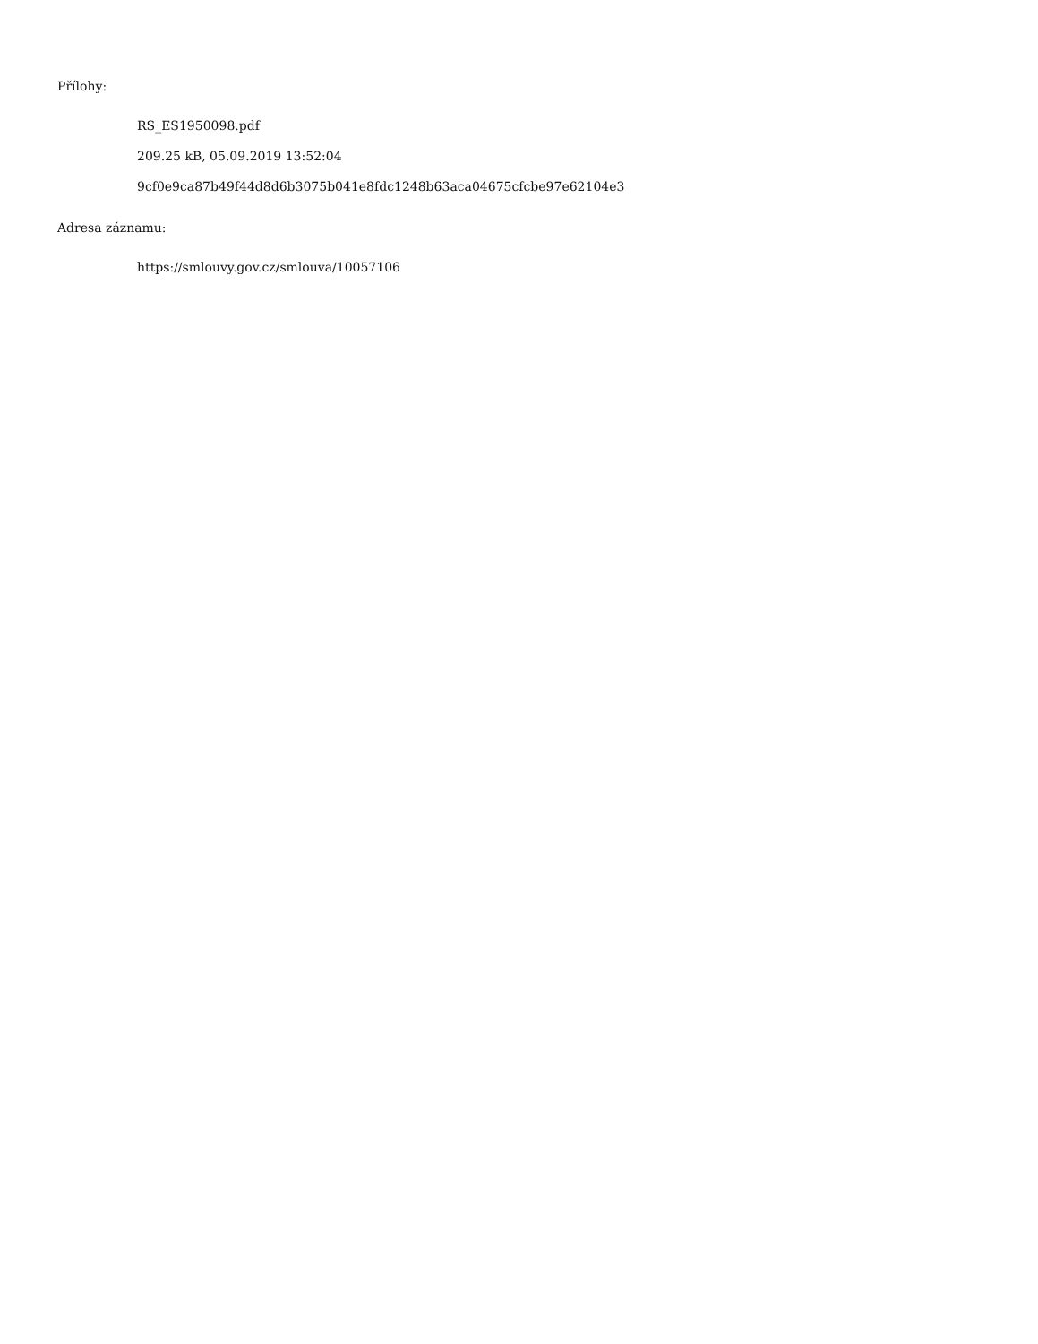Přílohy:
RS_ES1950098.pdf
209.25 kB, 05.09.2019 13:52:04
9cf0e9ca87b49f44d8d6b3075b041e8fdc1248b63aca04675cfcbe97e62104e3
Adresa záznamu:
https://smlouvy.gov.cz/smlouva/10057106